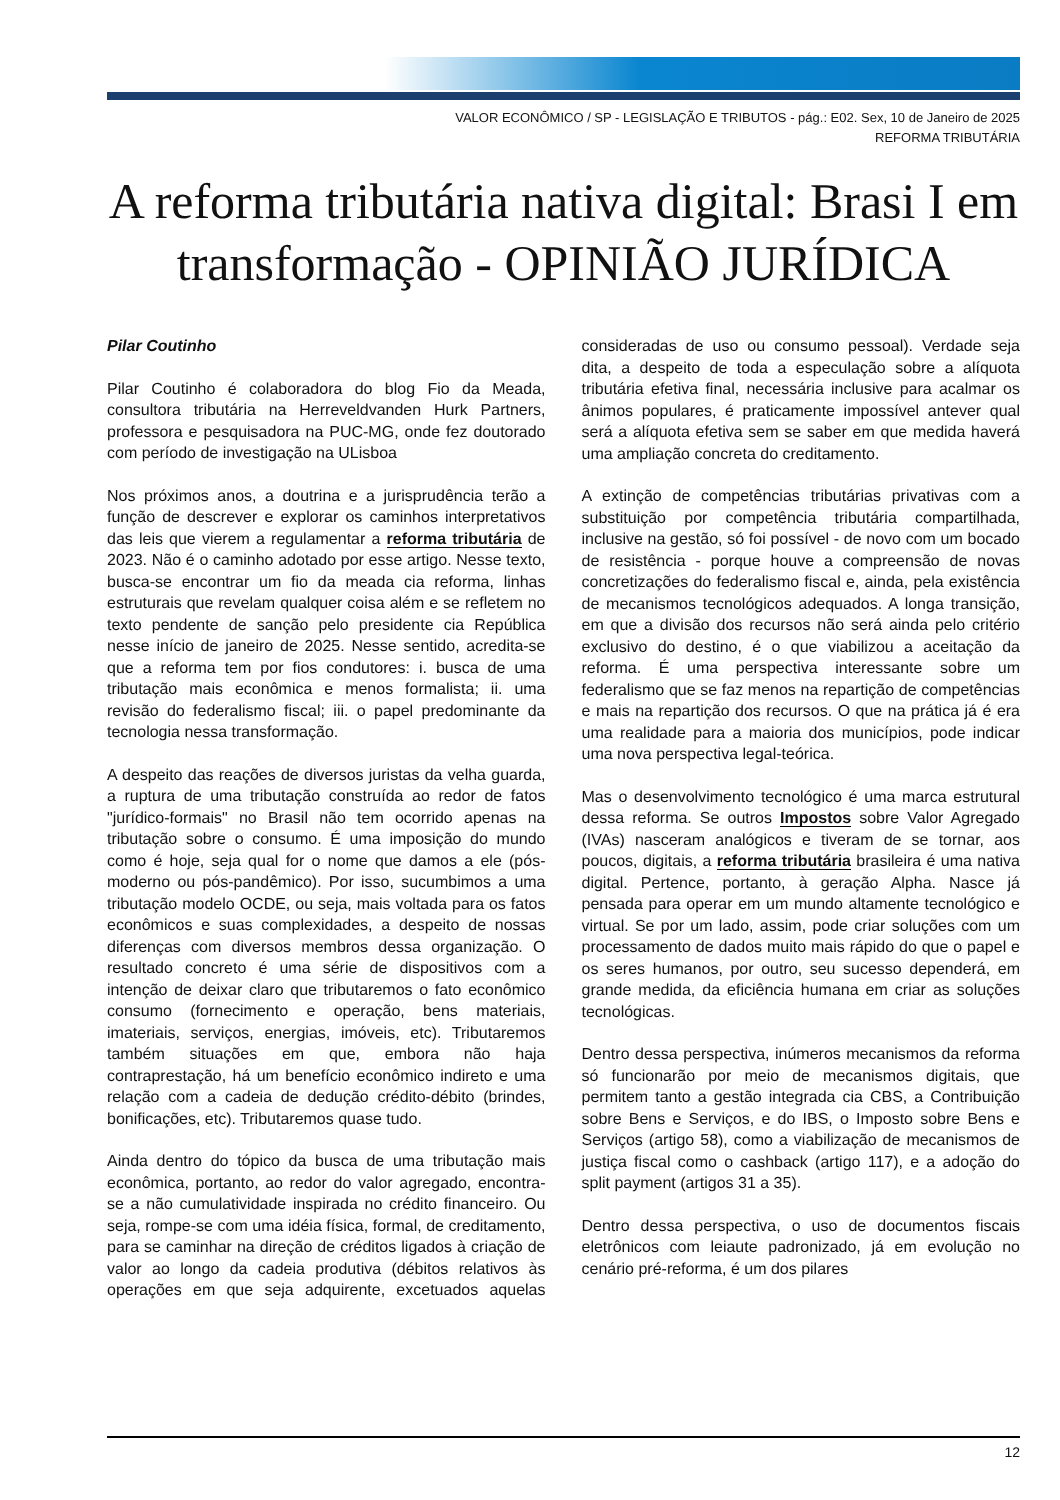VALOR ECONÔMICO / SP - LEGISLAÇÃO E TRIBUTOS - pág.: E02. Sex, 10 de Janeiro de 2025
REFORMA TRIBUTÁRIA
A reforma tributária nativa digital: Brasi I em transformação - OPINIÃO JURÍDICA
Pilar Coutinho
Pilar Coutinho é colaboradora do blog Fio da Meada, consultora tributária na Herreveldvanden Hurk Partners, professora e pesquisadora na PUC-MG, onde fez doutorado com período de investigação na ULisboa
Nos próximos anos, a doutrina e a jurisprudência terão a função de descrever e explorar os caminhos interpretativos das leis que vierem a regulamentar a reforma tributária de 2023. Não é o caminho adotado por esse artigo. Nesse texto, busca-se encontrar um fio da meada cia reforma, linhas estruturais que revelam qualquer coisa além e se refletem no texto pendente de sanção pelo presidente cia República nesse início de janeiro de 2025. Nesse sentido, acredita-se que a reforma tem por fios condutores: i. busca de uma tributação mais econômica e menos formalista; ii. uma revisão do federalismo fiscal; iii. o papel predominante da tecnologia nessa transformação.
A despeito das reações de diversos juristas da velha guarda, a ruptura de uma tributação construída ao redor de fatos "jurídico-formais" no Brasil não tem ocorrido apenas na tributação sobre o consumo. É uma imposição do mundo como é hoje, seja qual for o nome que damos a ele (pós-moderno ou pós-pandêmico). Por isso, sucumbimos a uma tributação modelo OCDE, ou seja, mais voltada para os fatos econômicos e suas complexidades, a despeito de nossas diferenças com diversos membros dessa organização. O resultado concreto é uma série de dispositivos com a intenção de deixar claro que tributaremos o fato econômico consumo (fornecimento e operação, bens materiais, imateriais, serviços, energias, imóveis, etc). Tributaremos também situações em que, embora não haja contraprestação, há um benefício econômico indireto e uma relação com a cadeia de dedução crédito-débito (brindes, bonificações, etc). Tributaremos quase tudo.
Ainda dentro do tópico da busca de uma tributação mais econômica, portanto, ao redor do valor agregado, encontra-se a não cumulatividade inspirada no crédito financeiro. Ou seja, rompe-se com uma idéia física, formal, de creditamento, para se caminhar na direção de créditos ligados à criação de valor ao longo da cadeia produtiva (débitos relativos às operações em que seja adquirente, excetuados aquelas consideradas de uso ou consumo pessoal). Verdade seja dita, a despeito de toda a especulação sobre a alíquota tributária efetiva final, necessária inclusive para acalmar os ânimos populares, é praticamente impossível antever qual será a alíquota efetiva sem se saber em que medida haverá uma ampliação concreta do creditamento.
A extinção de competências tributárias privativas com a substituição por competência tributária compartilhada, inclusive na gestão, só foi possível - de novo com um bocado de resistência - porque houve a compreensão de novas concretizações do federalismo fiscal e, ainda, pela existência de mecanismos tecnológicos adequados. A longa transição, em que a divisão dos recursos não será ainda pelo critério exclusivo do destino, é o que viabilizou a aceitação da reforma. É uma perspectiva interessante sobre um federalismo que se faz menos na repartição de competências e mais na repartição dos recursos. O que na prática já é era uma realidade para a maioria dos municípios, pode indicar uma nova perspectiva legal-teórica.
Mas o desenvolvimento tecnológico é uma marca estrutural dessa reforma. Se outros Impostos sobre Valor Agregado (IVAs) nasceram analógicos e tiveram de se tornar, aos poucos, digitais, a reforma tributária brasileira é uma nativa digital. Pertence, portanto, à geração Alpha. Nasce já pensada para operar em um mundo altamente tecnológico e virtual. Se por um lado, assim, pode criar soluções com um processamento de dados muito mais rápido do que o papel e os seres humanos, por outro, seu sucesso dependerá, em grande medida, da eficiência humana em criar as soluções tecnológicas.
Dentro dessa perspectiva, inúmeros mecanismos da reforma só funcionarão por meio de mecanismos digitais, que permitem tanto a gestão integrada cia CBS, a Contribuição sobre Bens e Serviços, e do IBS, o Imposto sobre Bens e Serviços (artigo 58), como a viabilização de mecanismos de justiça fiscal como o cashback (artigo 117), e a adoção do split payment (artigos 31 a 35).
Dentro dessa perspectiva, o uso de documentos fiscais eletrônicos com leiaute padronizado, já em evolução no cenário pré-reforma, é um dos pilares
12